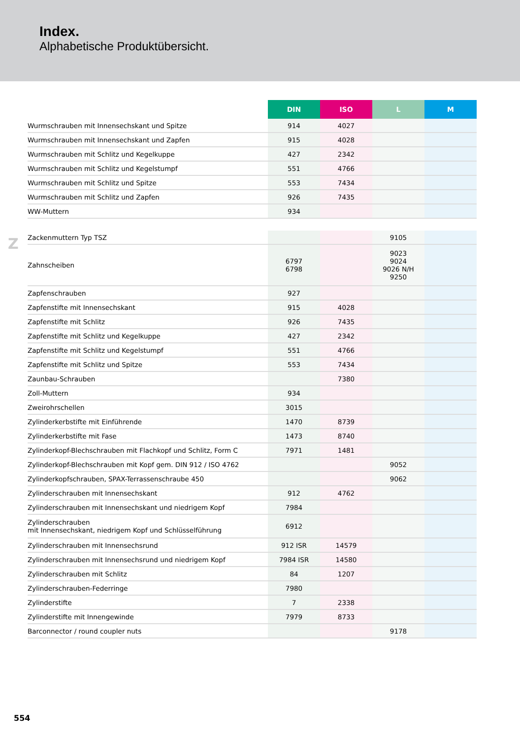Index.
Alphabetische Produktübersicht.
Z
| | DIN | ISO | L | M |
| --- | --- | --- | --- | --- |
| Wurmschrauben mit Innensechskant und Spitze | 914 | 4027 | | |
| Wurmschrauben mit Innensechskant und Zapfen | 915 | 4028 | | |
| Wurmschrauben mit Schlitz und Kegelkuppe | 427 | 2342 | | |
| Wurmschrauben mit Schlitz und Kegelstumpf | 551 | 4766 | | |
| Wurmschrauben mit Schlitz und Spitze | 553 | 7434 | | |
| Wurmschrauben mit Schlitz und Zapfen | 926 | 7435 | | |
| WW-Muttern | 934 | | | |
| Zackenmuttern Typ TSZ | | | 9105 | |
| Zahnscheiben | 6797 6798 | | 9023 9024 9026 N/H 9250 | |
| Zapfenschrauben | 927 | | | |
| Zapfenstifte mit Innensechskant | 915 | 4028 | | |
| Zapfenstifte mit Schlitz | 926 | 7435 | | |
| Zapfenstifte mit Schlitz und Kegelkuppe | 427 | 2342 | | |
| Zapfenstifte mit Schlitz und Kegelstumpf | 551 | 4766 | | |
| Zapfenstifte mit Schlitz und Spitze | 553 | 7434 | | |
| Zaunbau-Schrauben | | 7380 | | |
| Zoll-Muttern | 934 | | | |
| Zweirohrschellen | 3015 | | | |
| Zylinderkerbstifte mit Einführende | 1470 | 8739 | | |
| Zylinderkerbstifte mit Fase | 1473 | 8740 | | |
| Zylinderkopf-Blechschrauben mit Flachkopf und Schlitz, Form C | 7971 | 1481 | | |
| Zylinderkopf-Blechschrauben mit Kopf gem. DIN 912 / ISO 4762 | | | 9052 | |
| Zylinderkopfschrauben, SPAX-Terrassenschraube 450 | | | 9062 | |
| Zylinderschrauben mit Innensechskant | 912 | 4762 | | |
| Zylinderschrauben mit Innensechskant und niedrigem Kopf | 7984 | | | |
| Zylinderschrauben mit Innensechskant, niedrigem Kopf und Schlüsselführung | 6912 | | | |
| Zylinderschrauben mit Innensechsrund | 912 ISR | 14579 | | |
| Zylinderschrauben mit Innensechsrund und niedrigem Kopf | 7984 ISR | 14580 | | |
| Zylinderschrauben mit Schlitz | 84 | 1207 | | |
| Zylinderschrauben-Federringe | 7980 | | | |
| Zylinderstifte | 7 | 2338 | | |
| Zylinderstifte mit Innengewinde | 7979 | 8733 | | |
| Barconnector / round coupler nuts | | | 9178 | |
554